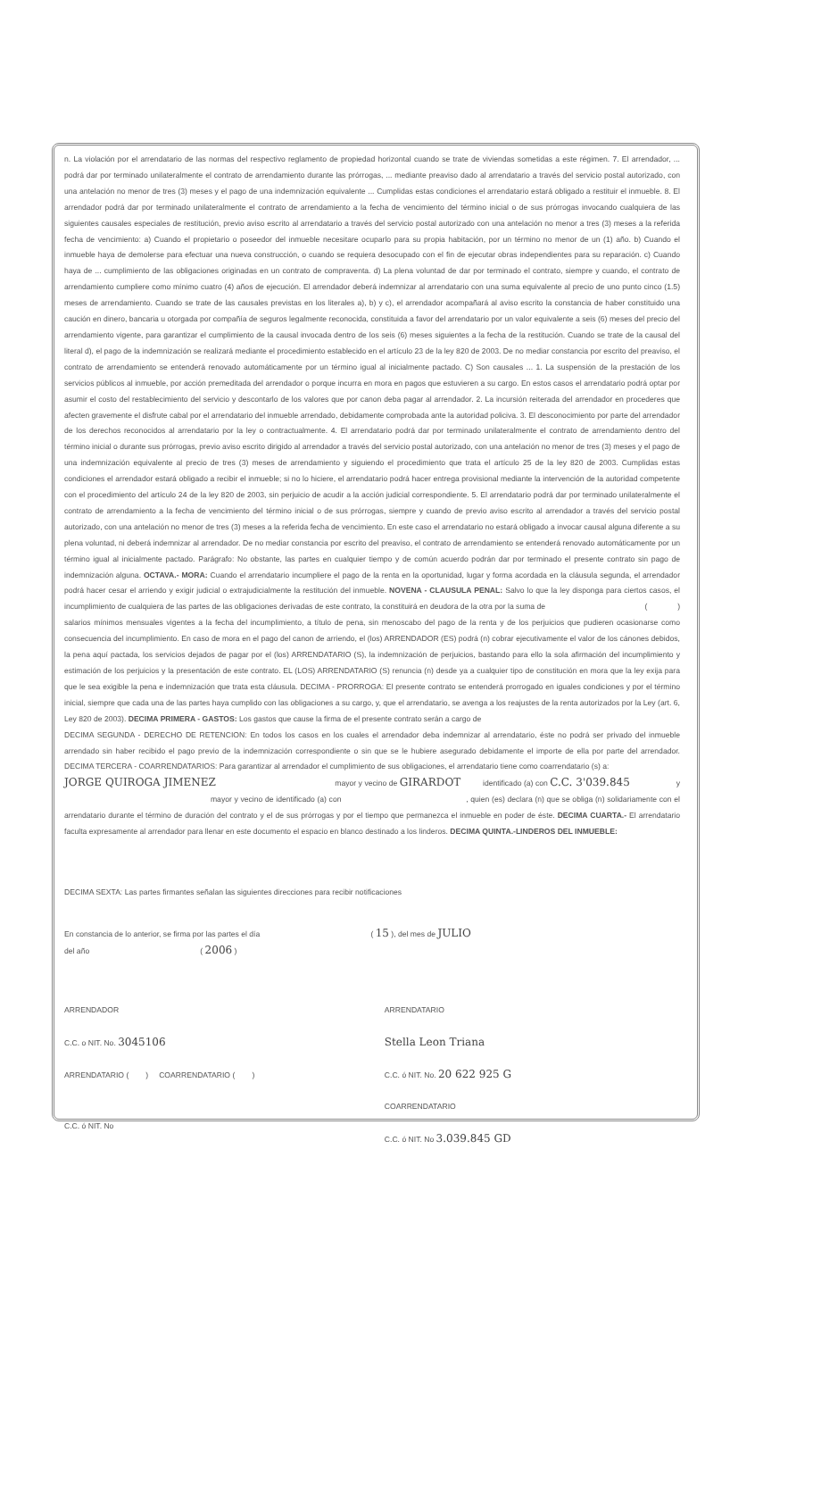n. La violación por el arrendatario de las normas del respectivo reglamento de propiedad horizontal cuando se trate de viviendas sometidas a este régimen. 7. El arrendador, ... podrá dar por terminado unilateralmente el contrato de arrendamiento durante las prórrogas, ... mediante preaviso dado al arrendatario a través del servicio postal autorizado, con una antelación no menor de tres (3) meses y el pago de una indemnización equivalente ... Cumplidas estas condiciones el arrendatario estará obligado a restituir el inmueble. 8. El arrendador podrá dar por terminado unilateralmente el contrato de arrendamiento a la fecha de vencimiento del término inicial o de sus prórrogas invocando cualquiera de las siguientes causales especiales de restitución, previo aviso escrito al arrendatario a través del servicio postal autorizado con una antelación no menor a tres (3) meses a la referida fecha de vencimiento: a) Cuando el propietario o poseedor del inmueble necesitare ocuparlo para su propia habitación, por un término no menor de un (1) año. b) Cuando el inmueble haya de demolerse para efectuar una nueva construcción, o cuando se requiera desocupado con el fin de ejecutar obras independientes para su reparación. c) Cuando haya de ... cumplimiento de las obligaciones originadas en un contrato de compraventa. d) La plena voluntad de dar por terminado el contrato, siempre y cuando, el contrato de arrendamiento cumpliere como mínimo cuatro (4) años de ejecución. El arrendador deberá indemnizar al arrendatario con una suma equivalente al precio de uno punto cinco (1.5) meses de arrendamiento. Cuando se trate de las causales previstas en los literales a), b) y c), el arrendador acompañará al aviso escrito la constancia de haber constituido una caución en dinero, bancaria u otorgada por compañía de seguros legalmente reconocida, constituida a favor del arrendatario por un valor equivalente a seis (6) meses del precio del arrendamiento vigente, para garantizar el cumplimiento de la causal invocada dentro de los seis (6) meses siguientes a la fecha de la restitución. Cuando se trate de la causal del literal d), el pago de la indemnización se realizará mediante el procedimiento establecido en el artículo 23 de la ley 820 de 2003. De no mediar constancia por escrito del preaviso, el contrato de arrendamiento se entenderá renovado automáticamente por un término igual al inicialmente pactado. C) Son causales ... 1. La suspensión de la prestación de los servicios públicos al inmueble, por acción premeditada del arrendador o porque incurra en mora en pagos que estuvieren a su cargo. En estos casos el arrendatario podrá optar por asumir el costo del restablecimiento del servicio y descontarlo de los valores que por canon deba pagar al arrendador. 2. La incursión reiterada del arrendador en procederes que afecten gravemente el disfrute cabal por el arrendatario del inmueble arrendado, debidamente comprobada ante la autoridad policiva. 3. El desconocimiento por parte del arrendador de los derechos reconocidos al arrendatario por la ley o contractualmente. 4. El arrendatario podrá dar por terminado unilateralmente el contrato de arrendamiento dentro del término inicial o durante sus prórrogas, previo aviso escrito dirigido al arrendador a través del servicio postal autorizado, con una antelación no menor de tres (3) meses y el pago de una indemnización equivalente al precio de tres (3) meses de arrendamiento y siguiendo el procedimiento que trata el artículo 25 de la ley 820 de 2003. Cumplidas estas condiciones el arrendador estará obligado a recibir el inmueble; si no lo hiciere, el arrendatario podrá hacer entrega provisional mediante la intervención de la autoridad competente con el procedimiento del artículo 24 de la ley 820 de 2003, sin perjuicio de acudir a la acción judicial correspondiente. 5. El arrendatario podrá dar por terminado unilateralmente el contrato de arrendamiento a la fecha de vencimiento del término inicial o de sus prórrogas, siempre y cuando de previo aviso escrito al arrendador a través del servicio postal autorizado, con una antelación no menor de tres (3) meses a la referida fecha de vencimiento. En este caso el arrendatario no estará obligado a invocar causal alguna diferente a su plena voluntad, ni deberá indemnizar al arrendador. De no mediar constancia por escrito del preaviso, el contrato de arrendamiento se entenderá renovado automáticamente por un término igual al inicialmente pactado. Parágrafo: No obstante, las partes en cualquier tiempo y de común acuerdo podrán dar por terminado el presente contrato sin pago de indemnización alguna. OCTAVA.- MORA: Cuando el arrendatario incumpliere el pago de la renta en la oportunidad, lugar y forma acordada en la cláusula segunda, el arrendador podrá hacer cesar el arriendo y exigir judicial o extrajudicialmente la restitución del inmueble. NOVENA - CLAUSULA PENAL: Salvo lo que la ley disponga para ciertos casos, el incumplimiento de cualquiera de las partes de las obligaciones derivadas de este contrato, la constituirá en deudora de la otra por la suma de ( ) salarios mínimos mensuales vigentes a la fecha del incumplimiento, a título de pena, sin menoscabo del pago de la renta y de los perjuicios que pudieren ocasionarse como consecuencia del incumplimiento. En caso de mora en el pago del canon de arriendo, el (los) ARRENDADOR (ES) podrá (n) cobrar ejecutivamente el valor de los cánones debidos, la pena aquí pactada, los servicios dejados de pagar por el (los) ARRENDATARIO (S), la indemnización de perjuicios, bastando para ello la sola afirmación del incumplimiento y estimación de los perjuicios y la presentación de este contrato. EL (LOS) ARRENDATARIO (S) renuncia (n) desde ya a cualquier tipo de constitución en mora que la ley exija para que le sea exigible la pena e indemnización que trata esta cláusula. DECIMA - PRORROGA: El presente contrato se entenderá prorrogado en iguales condiciones y por el término inicial, siempre que cada una de las partes haya cumplido con las obligaciones a su cargo, y, que el arrendatario, se avenga a los reajustes de la renta autorizados por la Ley (art. 6, Ley 820 de 2003). DECIMA PRIMERA - GASTOS: Los gastos que cause la firma de el presente contrato serán a cargo de
DECIMA SEGUNDA - DERECHO DE RETENCION: En todos los casos en los cuales el arrendador deba indemnizar al arrendatario, éste no podrá ser privado del inmueble arrendado sin haber recibido el pago previo de la indemnización correspondiente o sin que se le hubiere asegurado debidamente el importe de ella por parte del arrendador. DECIMA TERCERA - COARRENDATARIOS: Para garantizar al arrendador el cumplimiento de sus obligaciones, el arrendatario tiene como coarrendatario (s) a:
JORGE QUIROGA JIMENEZ mayor y vecino de GIRARDOT identificado (a) con C.C. 3'039.845 y mayor y vecino de identificado (a) con , quien (es) declara (n) que se obliga (n) solidariamente con el arrendatario durante el término de duración del contrato y el de sus prórrogas y por el tiempo que permanezca el inmueble en poder de éste. DECIMA CUARTA.- El arrendatario faculta expresamente al arrendador para llenar en este documento el espacio en blanco destinado a los linderos. DECIMA QUINTA.-LINDEROS DEL INMUEBLE:
DECIMA SEXTA: Las partes firmantes señalan las siguientes direcciones para recibir notificaciones
En constancia de lo anterior, se firma por las partes el día ( 15 ), del mes de JULIO
del año ( 2006 )
ARRENDADOR
C.C. o NIT. No. 3045106
ARRENDATARIO ( ) COARRENDATARIO ( )
C.C. ó NIT. No
ARRENDATARIO
Stella Leon Triana
C.C. ó NIT. No. 20 622 925 G
COARRENDATARIO
C.C. ó NIT. No 3.039.845 GD